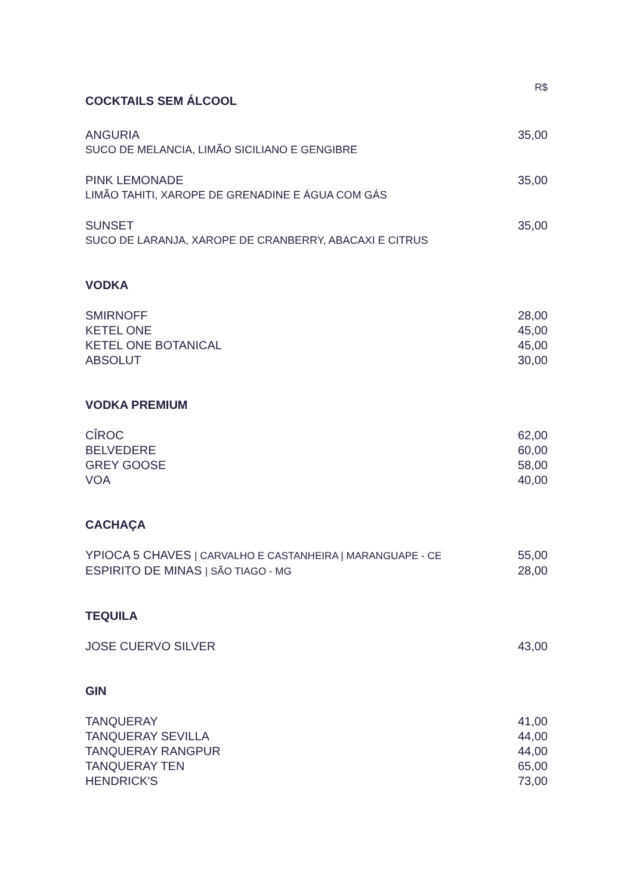R$
COCKTAILS SEM ÁLCOOL
ANGURIA 35,00
SUCO DE MELANCIA, LIMÃO SICILIANO E GENGIBRE
PINK LEMONADE 35,00
LIMÃO TAHITI, XAROPE DE GRENADINE E ÁGUA COM GÁS
SUNSET 35,00
SUCO DE LARANJA, XAROPE DE CRANBERRY, ABACAXI E CITRUS
VODKA
SMIRNOFF 28,00
KETEL ONE 45,00
KETEL ONE BOTANICAL 45,00
ABSOLUT 30,00
VODKA PREMIUM
CÎROC 62,00
BELVEDERE 60,00
GREY GOOSE 58,00
VOA 40,00
CACHAÇA
YPIOCA 5 CHAVES | CARVALHO E CASTANHEIRA | MARANGUAPE - CE 55,00
ESPIRITO DE MINAS | SÃO TIAGO - MG 28,00
TEQUILA
JOSE CUERVO SILVER 43,00
GIN
TANQUERAY 41,00
TANQUERAY SEVILLA 44,00
TANQUERAY RANGPUR 44,00
TANQUERAY TEN 65,00
HENDRICK'S 73,00